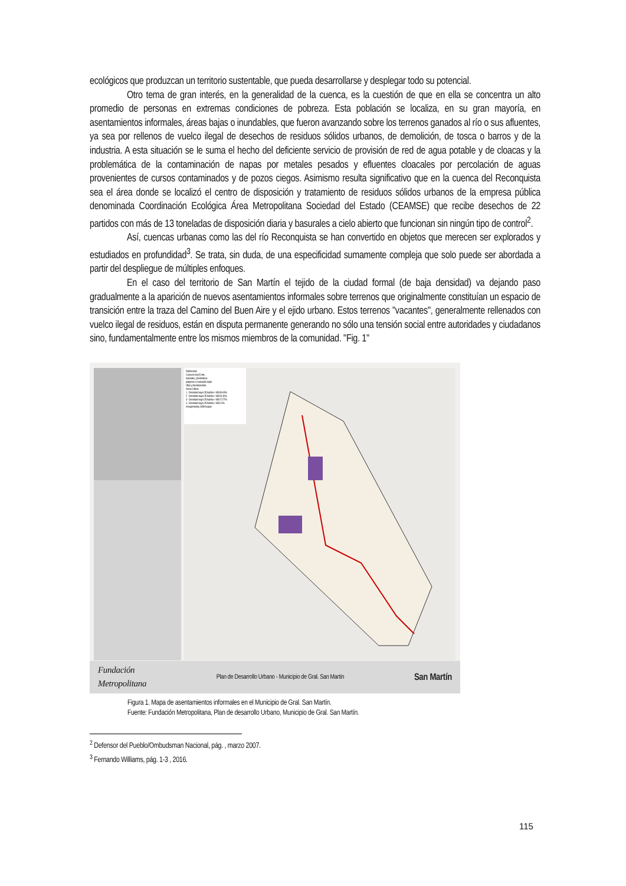ecológicos que produzcan un territorio sustentable, que pueda desarrollarse y desplegar todo su potencial.
Otro tema de gran interés, en la generalidad de la cuenca, es la cuestión de que en ella se concentra un alto promedio de personas en extremas condiciones de pobreza. Esta población se localiza, en su gran mayoría, en asentamientos informales, áreas bajas o inundables, que fueron avanzando sobre los terrenos ganados al río o sus afluentes, ya sea por rellenos de vuelco ilegal de desechos de residuos sólidos urbanos, de demolición, de tosca o barros y de la industria. A esta situación se le suma el hecho del deficiente servicio de provisión de red de agua potable y de cloacas y la problemática de la contaminación de napas por metales pesados y efluentes cloacales por percolación de aguas provenientes de cursos contaminados y de pozos ciegos. Asimismo resulta significativo que en la cuenca del Reconquista sea el área donde se localizó el centro de disposición y tratamiento de residuos sólidos urbanos de la empresa pública denominada Coordinación Ecológica Área Metropolitana Sociedad del Estado (CEAMSE) que recibe desechos de 22 partidos con más de 13 toneladas de disposición diaria y basurales a cielo abierto que funcionan sin ningún tipo de control<sup>2</sup>.
Así, cuencas urbanas como las del río Reconquista se han convertido en objetos que merecen ser explorados y estudiados en profundidad<sup>3</sup>. Se trata, sin duda, de una especificidad sumamente compleja que solo puede ser abordada a partir del despliegue de múltiples enfoques.
En el caso del territorio de San Martín el tejido de la ciudad formal (de baja densidad) va dejando paso gradualmente a la aparición de nuevos asentamientos informales sobre terrenos que originalmente constituían un espacio de transición entre la traza del Camino del Buen Aire y el ejido urbano. Estos terrenos "vacantes", generalmente rellenados con vuelco ilegal de residuos, están en disputa permanente generando no sólo una tensión social entre autoridades y ciudadanos sino, fundamentalmente entre los mismos miembros de la comunidad. "Fig. 1"
Referencias
Curva de nivel 5 mts.
basurales_clandestinos
poligonos c mascara5 copiar
Villas y Asentamientos
Areas Críticas
1 - Densidad mayor 35 hab/ha + NBI 49-63%
2 - Densidad mayor 35 hab/ha + NBI 31-46%
3 - Densidad mayor 35 hab/ha + NBI 17-27%
4 - Densidad mayor 35 hab/ha + NBI 1-6%
Anegamientos_MSM copiar
Fundación
Metropolitana Plan de Desarrollo Urbano - Municipio de Gral. San Martín San Martín
Figura 1. Mapa de asentamientos informales en el Municipio de Gral. San Martín.
Fuente: Fundación Metropolitana, Plan de desarrollo Urbano, Municipio de Gral. San Martín.
<sup>2</sup> Defensor del Pueblo/Ombudsman Nacional, pág. , marzo 2007.
<sup>3</sup> Fernando Williams, pág. 1-3 , 2016.
115